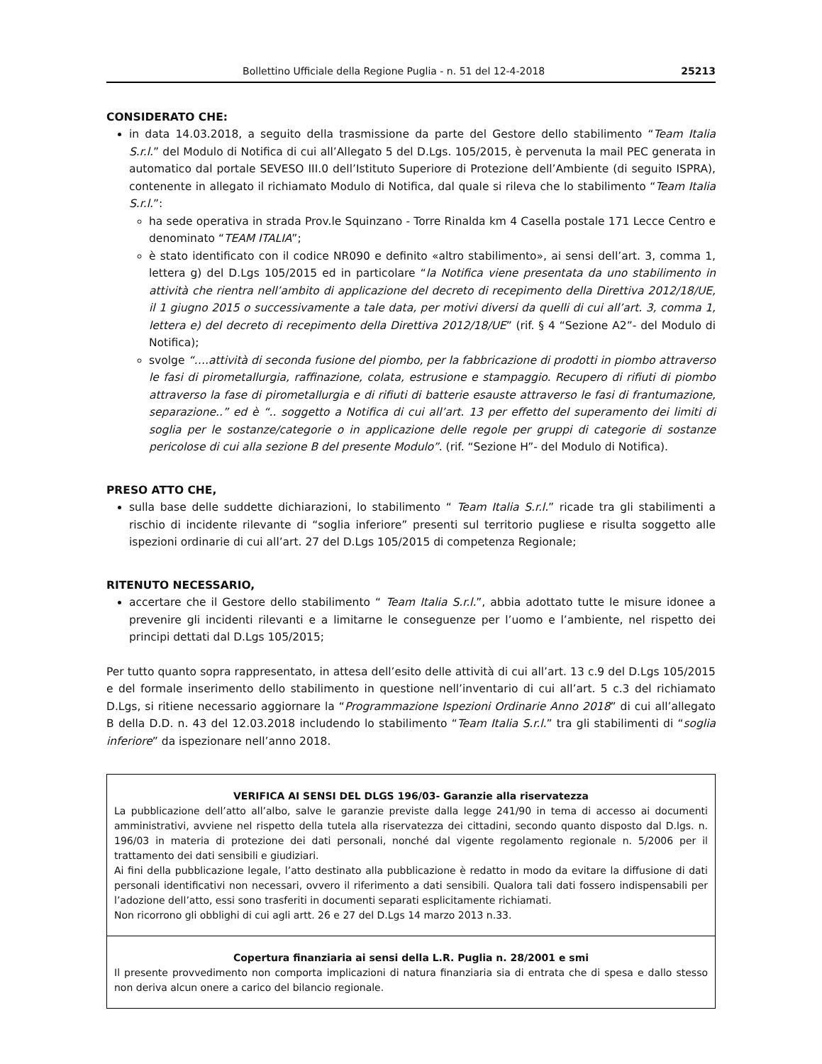Bollettino Ufficiale della Regione Puglia - n. 51 del 12-4-2018 25213
CONSIDERATO CHE:
in data 14.03.2018, a seguito della trasmissione da parte del Gestore dello stabilimento “Team Italia S.r.l.” del Modulo di Notifica di cui all’Allegato 5 del D.Lgs. 105/2015, è pervenuta la mail PEC generata in automatico dal portale SEVESO III.0 dell’Istituto Superiore di Protezione dell’Ambiente (di seguito ISPRA), contenente in allegato il richiamato Modulo di Notifica, dal quale si rileva che lo stabilimento “Team Italia S.r.l.”:
ha sede operativa in strada Prov.le Squinzano - Torre Rinalda km 4 Casella postale 171 Lecce Centro e denominato “TEAM ITALIA”;
è stato identificato con il codice NR090 e definito «altro stabilimento», ai sensi dell’art. 3, comma 1, lettera g) del D.Lgs 105/2015 ed in particolare “la Notifica viene presentata da uno stabilimento in attività che rientra nell’ambito di applicazione del decreto di recepimento della Direttiva 2012/18/UE, il 1 giugno 2015 o successivamente a tale data, per motivi diversi da quelli di cui all’art. 3, comma 1, lettera e) del decreto di recepimento della Direttiva 2012/18/UE” (rif. § 4 “Sezione A2”- del Modulo di Notifica);
svolge “….attività di seconda fusione del piombo, per la fabbricazione di prodotti in piombo attraverso le fasi di pirometallurgia, raffinazione, colata, estrusione e stampaggio. Recupero di rifiuti di piombo attraverso la fase di pirometallurgia e di rifiuti di batterie esauste attraverso le fasi di frantumazione, separazione..” ed è “.. soggetto a Notifica di cui all’art. 13 per effetto del superamento dei limiti di soglia per le sostanze/categorie o in applicazione delle regole per gruppi di categorie di sostanze pericolose di cui alla sezione B del presente Modulo”. (rif. “Sezione H”- del Modulo di Notifica).
PRESO ATTO CHE,
sulla base delle suddette dichiarazioni, lo stabilimento “ Team Italia S.r.l.” ricade tra gli stabilimenti a rischio di incidente rilevante di “soglia inferiore” presenti sul territorio pugliese e risulta soggetto alle ispezioni ordinarie di cui all’art. 27 del D.Lgs 105/2015 di competenza Regionale;
RITENUTO NECESSARIO,
accertare che il Gestore dello stabilimento “ Team Italia S.r.l.”, abbia adottato tutte le misure idonee a prevenire gli incidenti rilevanti e a limitarne le conseguenze per l’uomo e l’ambiente, nel rispetto dei principi dettati dal D.Lgs 105/2015;
Per tutto quanto sopra rappresentato, in attesa dell’esito delle attività di cui all’art. 13 c.9 del D.Lgs 105/2015 e del formale inserimento dello stabilimento in questione nell’inventario di cui all’art. 5 c.3 del richiamato D.Lgs, si ritiene necessario aggiornare la “Programmazione Ispezioni Ordinarie Anno 2018” di cui all’allegato B della D.D. n. 43 del 12.03.2018 includendo lo stabilimento “Team Italia S.r.l.” tra gli stabilimenti di “soglia inferiore” da ispezionare nell’anno 2018.
VERIFICA AI SENSI DEL DLGS 196/03- Garanzie alla riservatezza
La pubblicazione dell’atto all’albo, salve le garanzie previste dalla legge 241/90 in tema di accesso ai documenti amministrativi, avviene nel rispetto della tutela alla riservatezza dei cittadini, secondo quanto disposto dal D.lgs. n. 196/03 in materia di protezione dei dati personali, nonché dal vigente regolamento regionale n. 5/2006 per il trattamento dei dati sensibili e giudiziari.
Ai fini della pubblicazione legale, l’atto destinato alla pubblicazione è redatto in modo da evitare la diffusione di dati personali identificativi non necessari, ovvero il riferimento a dati sensibili. Qualora tali dati fossero indispensabili per l’adozione dell’atto, essi sono trasferiti in documenti separati esplicitamente richiamati.
Non ricorrono gli obblighi di cui agli artt. 26 e 27 del D.Lgs 14 marzo 2013 n.33.
Copertura finanziaria ai sensi della L.R. Puglia n. 28/2001 e smi
Il presente provvedimento non comporta implicazioni di natura finanziaria sia di entrata che di spesa e dallo stesso non deriva alcun onere a carico del bilancio regionale.